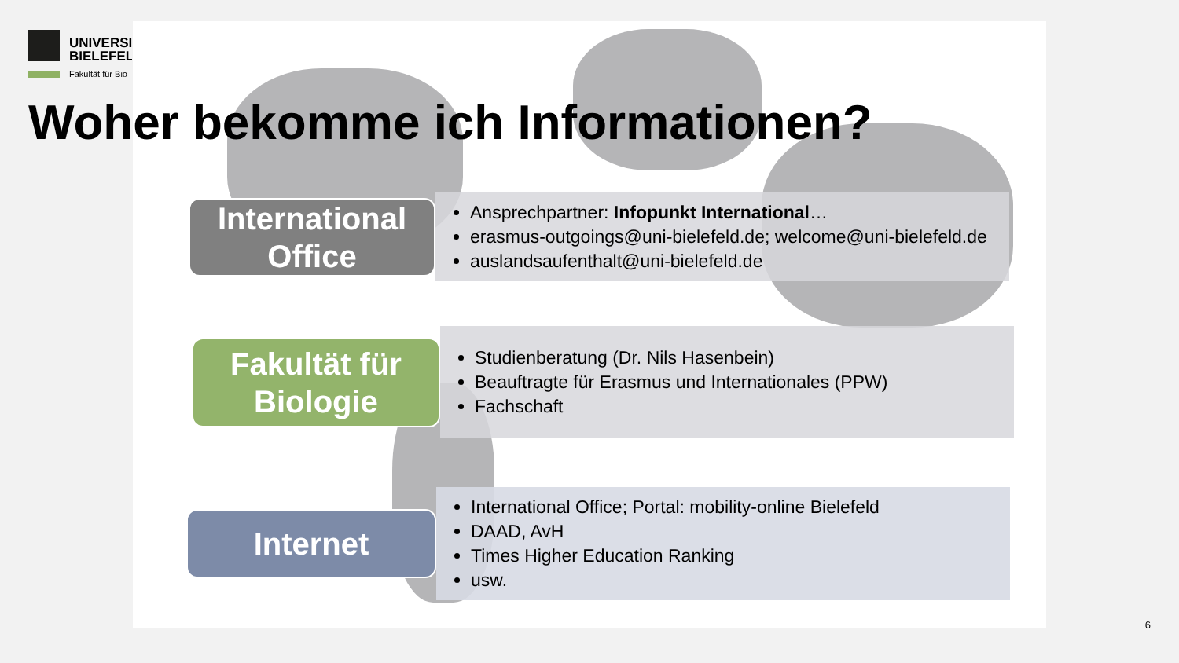UNIVERSI
BIELEFELI
Fakultät für Bio
Woher bekomme ich Informationen?
International
Office
Ansprechpartner: Infopunkt International…
erasmus-outgoings@uni-bielefeld.de; welcome@uni-bielefeld.de
auslandsaufenthalt@uni-bielefeld.de
Fakultät für
Biologie
Studienberatung (Dr. Nils Hasenbein)
Beauftragte für Erasmus und Internationales (PPW)
Fachschaft
Internet
International Office; Portal: mobility-online Bielefeld
DAAD, AvH
Times Higher Education Ranking
usw.
6